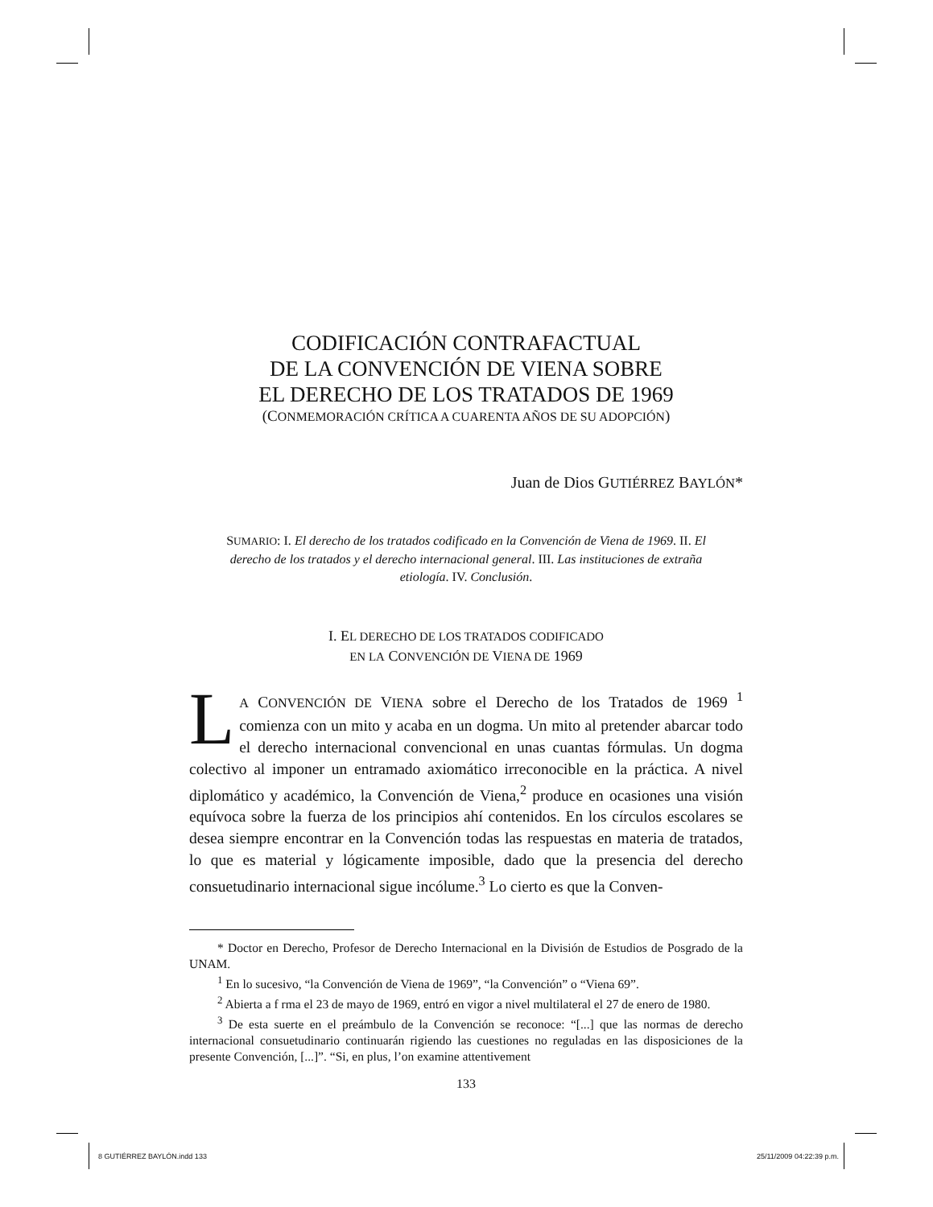CODIFICACIÓN CONTRAFACTUAL
DE LA CONVENCIÓN DE VIENA SOBRE
EL DERECHO DE LOS TRATADOS DE 1969
(CONMEMORACIÓN CRÍTICA A CUARENTA AÑOS DE SU ADOPCIÓN)
Juan de Dios GUTIÉRREZ BAYLÓN*
SUMARIO: I. El derecho de los tratados codificado en la Convención de Viena de 1969. II. El derecho de los tratados y el derecho internacional general. III. Las institucio­nes de extraña etiología. IV. Conclusión.
I. EL DERECHO DE LOS TRATADOS CODIFICADO
EN LA CONVENCIÓN DE VIENA DE 1969
LA CONVENCIÓN DE VIENA sobre el Derecho de los Tratados de 1969 <sup>1</sup> comienza con un mito y acaba en un dogma. Un mito al pretender abarcar todo el derecho internacional convencional en unas cuantas fórmulas. Un dogma colectivo al imponer un entramado axiomático irre­conocible en la práctica. A nivel diplomático y académico, la Convención de Viena,<sup>2</sup> produce en ocasiones una visión equívoca sobre la fuerza de los principios ahí contenidos. En los círculos escolares se desea siempre encontrar en la Convención todas las respuestas en materia de tratados, lo que es material y lógicamente imposible, dado que la presencia del derecho consuetudinario internacional sigue incólume.<sup>3</sup> Lo cierto es que la Conven-
* Doctor en Derecho, Profesor de Derecho Internacional en la División de Estudios de Posgrado de la UNAM.
<sup>1</sup> En lo sucesivo, “la Convención de Viena de 1969”, “la Convención” o “Viena 69”.
<sup>2</sup> Abierta a f rma el 23 de mayo de 1969, entró en vigor a nivel multilateral el 27 de enero de 1980.
<sup>3</sup> De esta suerte en el preámbulo de la Convención se reconoce: “[...] que las normas de derecho internacional consuetudinario continuarán rigiendo las cuestiones no reguladas en las disposiciones de la presente Convención, [...]”. “Si, en plus, l’on examine attentivement
133
8 GUTIÉRREZ BAYLÓN.indd 133 25/11/2009 04:22:39 p.m.